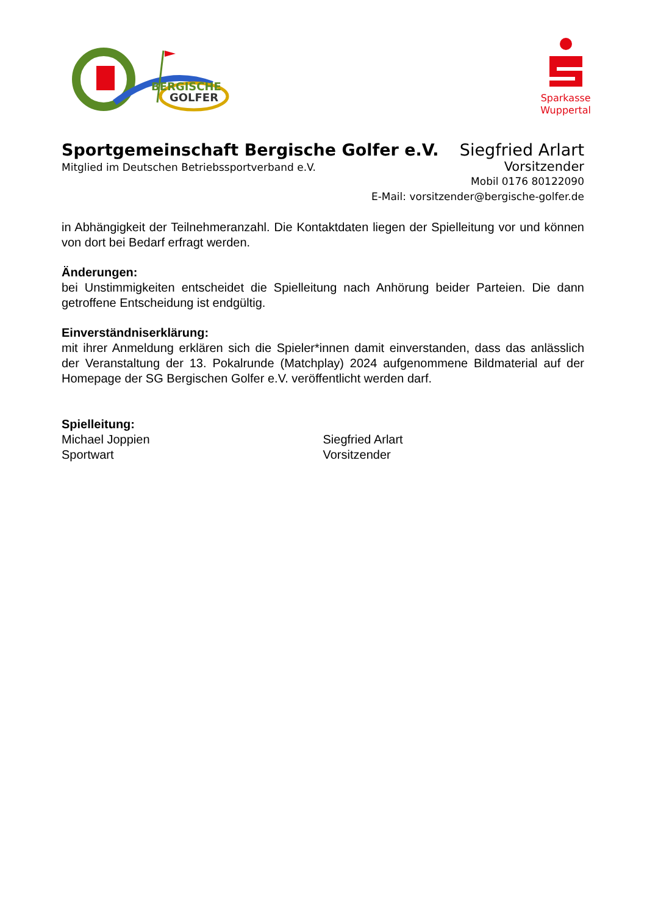BERGISCHE
GOLFER
Sparkasse
Wuppertal
Sportgemeinschaft Bergische Golfer e.V. Siegfried Arlart
Mitglied im Deutschen Betriebssportverband e.V. Vorsitzender
Mobil 0176 80122090
E-Mail: vorsitzender@bergische-golfer.de
in Abhängigkeit der Teilnehmeranzahl. Die Kontaktdaten liegen der Spielleitung vor und können von dort bei Bedarf erfragt werden.
Änderungen:
bei Unstimmigkeiten entscheidet die Spielleitung nach Anhörung beider Parteien. Die dann getroffene Entscheidung ist endgültig.
Einverständniserklärung:
mit ihrer Anmeldung erklären sich die Spieler*innen damit einverstanden, dass das anlässlich der Veranstaltung der 13. Pokalrunde (Matchplay) 2024 aufgenommene Bildmaterial auf der Homepage der SG Bergischen Golfer e.V. veröffentlicht werden darf.
Spielleitung:
Michael Joppien
Sportwart
Siegfried Arlart
Vorsitzender